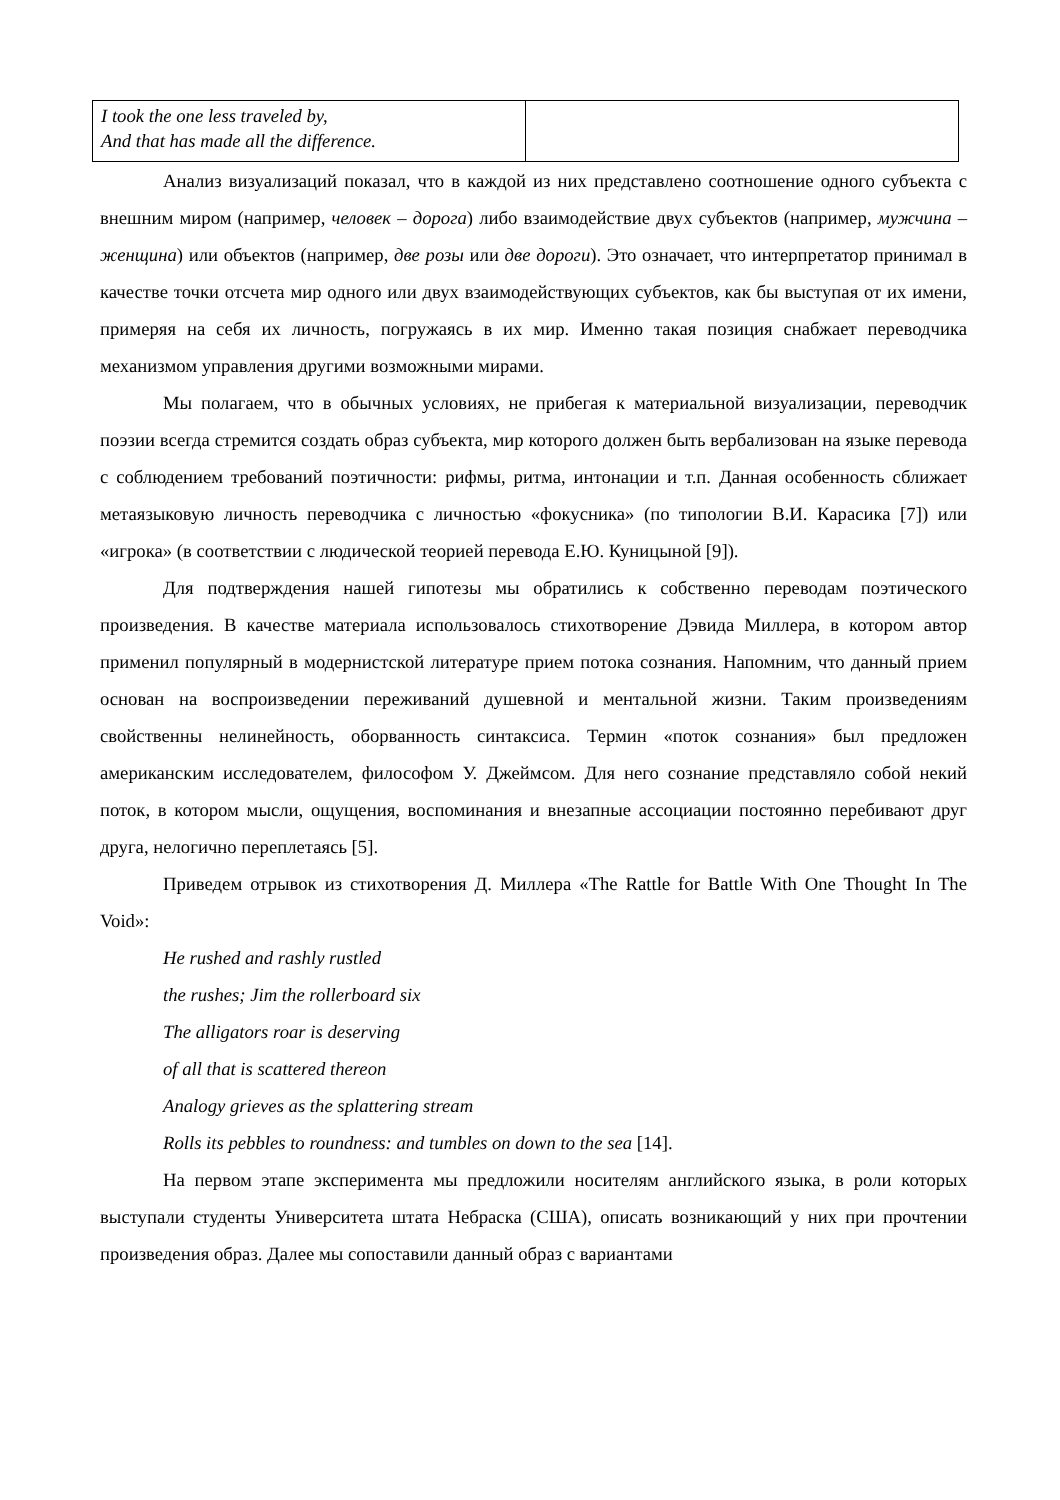| I took the one less traveled by, And that has made all the difference. | |
Анализ визуализаций показал, что в каждой из них представлено соотношение одного субъекта с внешним миром (например, человек – дорога) либо взаимодействие двух субъектов (например, мужчина – женщина) или объектов (например, две розы или две дороги). Это означает, что интерпретатор принимал в качестве точки отсчета мир одного или двух взаимодействующих субъектов, как бы выступая от их имени, примеряя на себя их личность, погружаясь в их мир. Именно такая позиция снабжает переводчика механизмом управления другими возможными мирами.
Мы полагаем, что в обычных условиях, не прибегая к материальной визуализации, переводчик поэзии всегда стремится создать образ субъекта, мир которого должен быть вербализован на языке перевода с соблюдением требований поэтичности: рифмы, ритма, интонации и т.п. Данная особенность сближает метаязыковую личность переводчика с личностью «фокусника» (по типологии В.И. Карасика [7]) или «игрока» (в соответствии с людической теорией перевода Е.Ю. Куницыной [9]).
Для подтверждения нашей гипотезы мы обратились к собственно переводам поэтического произведения. В качестве материала использовалось стихотворение Дэвида Миллера, в котором автор применил популярный в модернистской литературе прием потока сознания. Напомним, что данный прием основан на воспроизведении переживаний душевной и ментальной жизни. Таким произведениям свойственны нелинейность, оборванность синтаксиса. Термин «поток сознания» был предложен американским исследователем, философом У. Джеймсом. Для него сознание представляло собой некий поток, в котором мысли, ощущения, воспоминания и внезапные ассоциации постоянно перебивают друг друга, нелогично переплетаясь [5].
Приведем отрывок из стихотворения Д. Миллера «The Rattle for Battle With One Thought In The Void»:
He rushed and rashly rustled
the rushes; Jim the rollerboard six
The alligators roar is deserving
of all that is scattered thereon
Analogy grieves as the splattering stream
Rolls its pebbles to roundness: and tumbles on down to the sea [14].
На первом этапе эксперимента мы предложили носителям английского языка, в роли которых выступали студенты Университета штата Небраска (США), описать возникающий у них при прочтении произведения образ. Далее мы сопоставили данный образ с вариантами